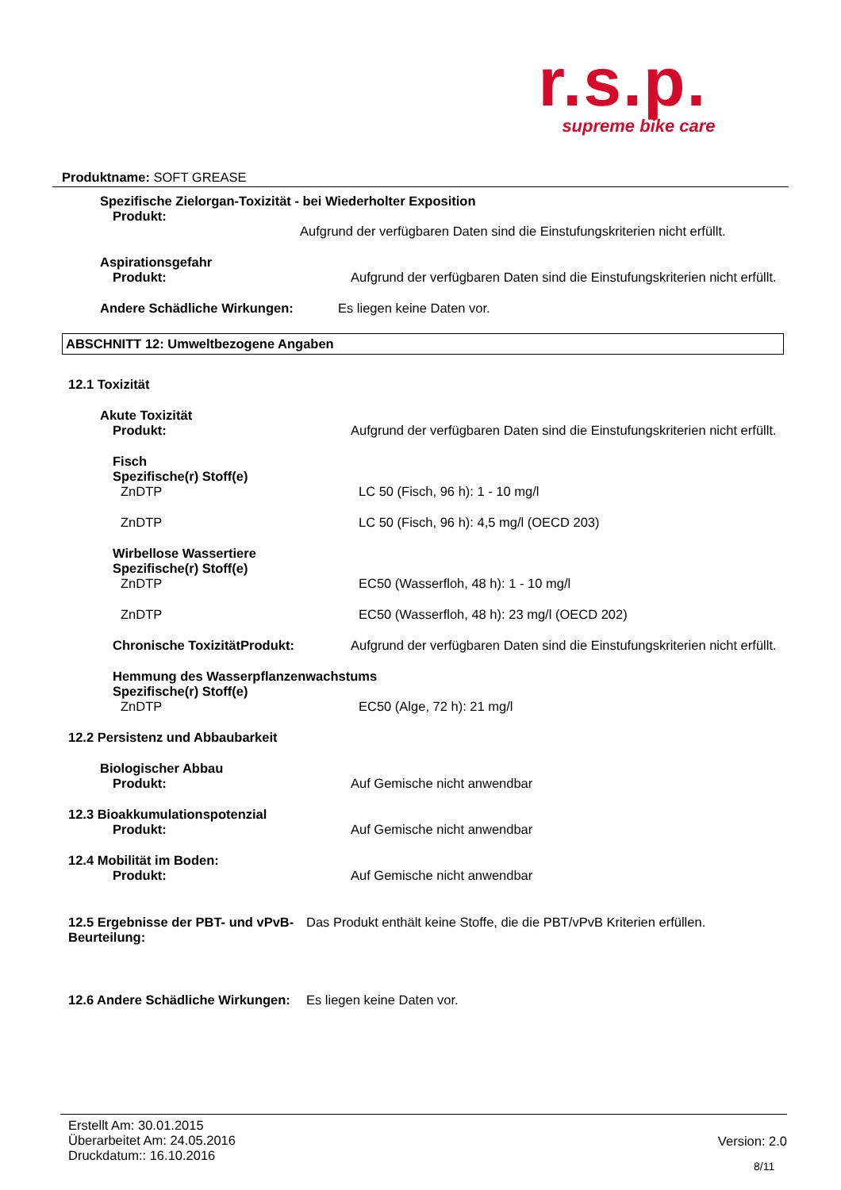r.s.p.
supreme bike care
Produktname: SOFT GREASE
Spezifische Zielorgan-Toxizität - bei Wiederholter Exposition
Produkt:
Aufgrund der verfügbaren Daten sind die Einstufungskriterien nicht erfüllt.
Aspirationsgefahr
Produkt: Aufgrund der verfügbaren Daten sind die Einstufungskriterien nicht erfüllt.
Andere Schädliche Wirkungen: Es liegen keine Daten vor.
ABSCHNITT 12: Umweltbezogene Angaben
12.1 Toxizität
Akute Toxizität
Produkt: Aufgrund der verfügbaren Daten sind die Einstufungskriterien nicht erfüllt.
Fisch
Spezifische(r) Stoff(e)
ZnDTP LC 50 (Fisch, 96 h): 1 - 10 mg/l
ZnDTP LC 50 (Fisch, 96 h): 4,5 mg/l (OECD 203)
Wirbellose Wassertiere
Spezifische(r) Stoff(e)
ZnDTP EC50 (Wasserfloh, 48 h): 1 - 10 mg/l
ZnDTP EC50 (Wasserfloh, 48 h): 23 mg/l (OECD 202)
Chronische ToxizitätProdukt: Aufgrund der verfügbaren Daten sind die Einstufungskriterien nicht erfüllt.
Hemmung des Wasserpflanzenwachstums
Spezifische(r) Stoff(e)
ZnDTP EC50 (Alge, 72 h): 21 mg/l
12.2 Persistenz und Abbaubarkeit
Biologischer Abbau
Produkt: Auf Gemische nicht anwendbar
12.3 Bioakkumulationspotenzial
Produkt: Auf Gemische nicht anwendbar
12.4 Mobilität im Boden:
Produkt: Auf Gemische nicht anwendbar
12.5 Ergebnisse der PBT- und vPvB-Beurteilung:
Das Produkt enthält keine Stoffe, die die PBT/vPvB Kriterien erfüllen.
12.6 Andere Schädliche Wirkungen:
Es liegen keine Daten vor.
Erstellt Am: 30.01.2015
Überarbeitet Am: 24.05.2016
Druckdatum:: 16.10.2016
Version: 2.0
8/11